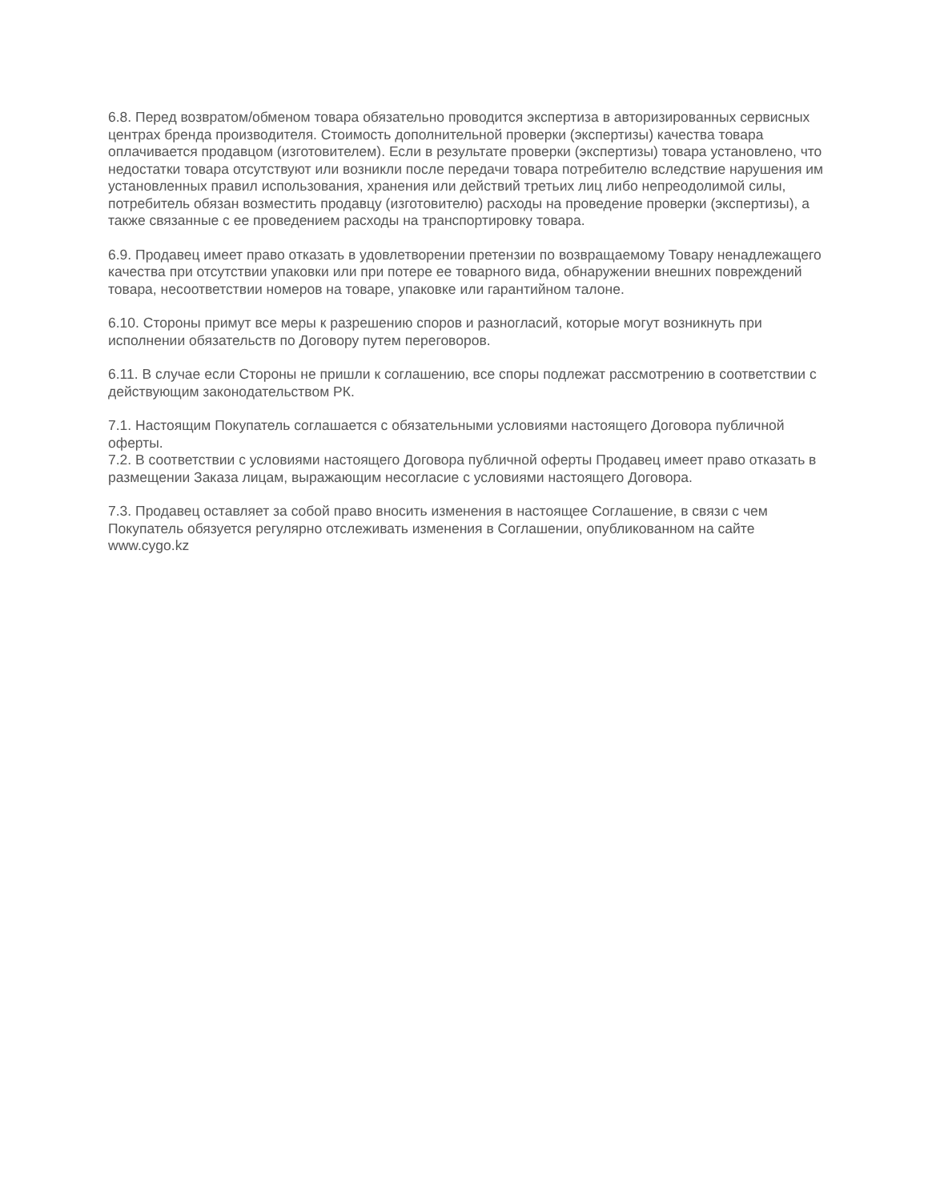6.8. Перед возвратом/обменом товара обязательно проводится экспертиза в авторизированных сервисных центрах бренда производителя. Стоимость дополнительной проверки (экспертизы) качества товара оплачивается продавцом (изготовителем). Если в результате проверки (экспертизы) товара установлено, что недостатки товара отсутствуют или возникли после передачи товара потребителю вследствие нарушения им установленных правил использования, хранения или действий третьих лиц либо непреодолимой силы, потребитель обязан возместить продавцу (изготовителю) расходы на проведение проверки (экспертизы), а также связанные с ее проведением расходы на транспортировку товара.
6.9. Продавец имеет право отказать в удовлетворении претензии по возвращаемому Товару ненадлежащего качества при отсутствии упаковки или при потере ее товарного вида, обнаружении внешних повреждений товара, несоответствии номеров на товаре, упаковке или гарантийном талоне.
6.10. Стороны примут все меры к разрешению споров и разногласий, которые могут возникнуть при исполнении обязательств по Договору путем переговоров.
6.11. В случае если Стороны не пришли к соглашению, все споры подлежат рассмотрению в соответствии с действующим законодательством РК.
7.1. Настоящим Покупатель соглашается с обязательными условиями настоящего Договора публичной оферты.
7.2. В соответствии с условиями настоящего Договора публичной оферты Продавец имеет право отказать в размещении Заказа лицам, выражающим несогласие с условиями настоящего Договора.
7.3. Продавец оставляет за собой право вносить изменения в настоящее Соглашение, в связи с чем Покупатель обязуется регулярно отслеживать изменения в Соглашении, опубликованном на сайте www.cygo.kz